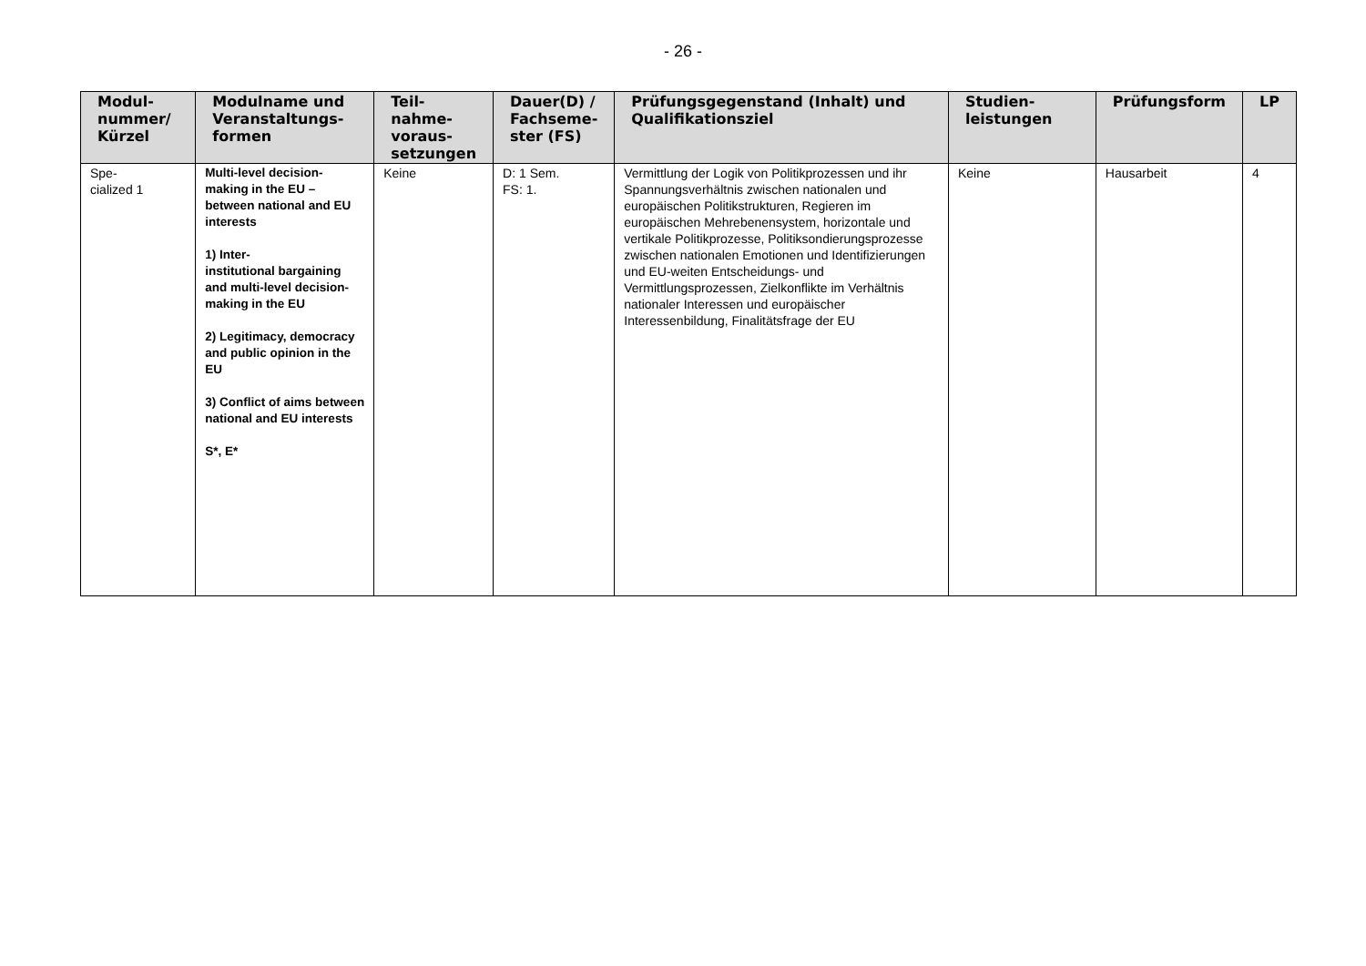- 26 -
| Modul- nummer/ Kürzel | Modulname und Veranstaltungs- formen | Teil- nahme- voraus- setzungen | Dauer(D) / Fachseme- ster (FS) | Prüfungsgegenstand (Inhalt) und Qualifikationsziel | Studien- leistungen | Prüfungsform | LP |
| --- | --- | --- | --- | --- | --- | --- | --- |
| Spe- cialized 1 | Multi-level decision-making in the EU – between national and EU interests 1) Inter- institutional bargaining and multi-level decision-making in the EU 2) Legitimacy, democracy and public opinion in the EU 3) Conflict of aims between national and EU interests S*, E* | Keine | D: 1 Sem. FS: 1. | Vermittlung der Logik von Politikprozessen und ihr Spannungsverhältnis zwischen nationalen und europäischen Politikstrukturen, Regieren im europäischen Mehrebenensystem, horizontale und vertikale Politikprozesse, Politiksondierungsprozesse zwischen nationalen Emotionen und Identifizierungen und EU-weiten Entscheidungs- und Vermittlungsprozessen, Zielkonflikte im Verhältnis nationaler Interessen und europäischer Interessenbildung, Finalitätsfrage der EU | Keine | Hausarbeit | 4 |